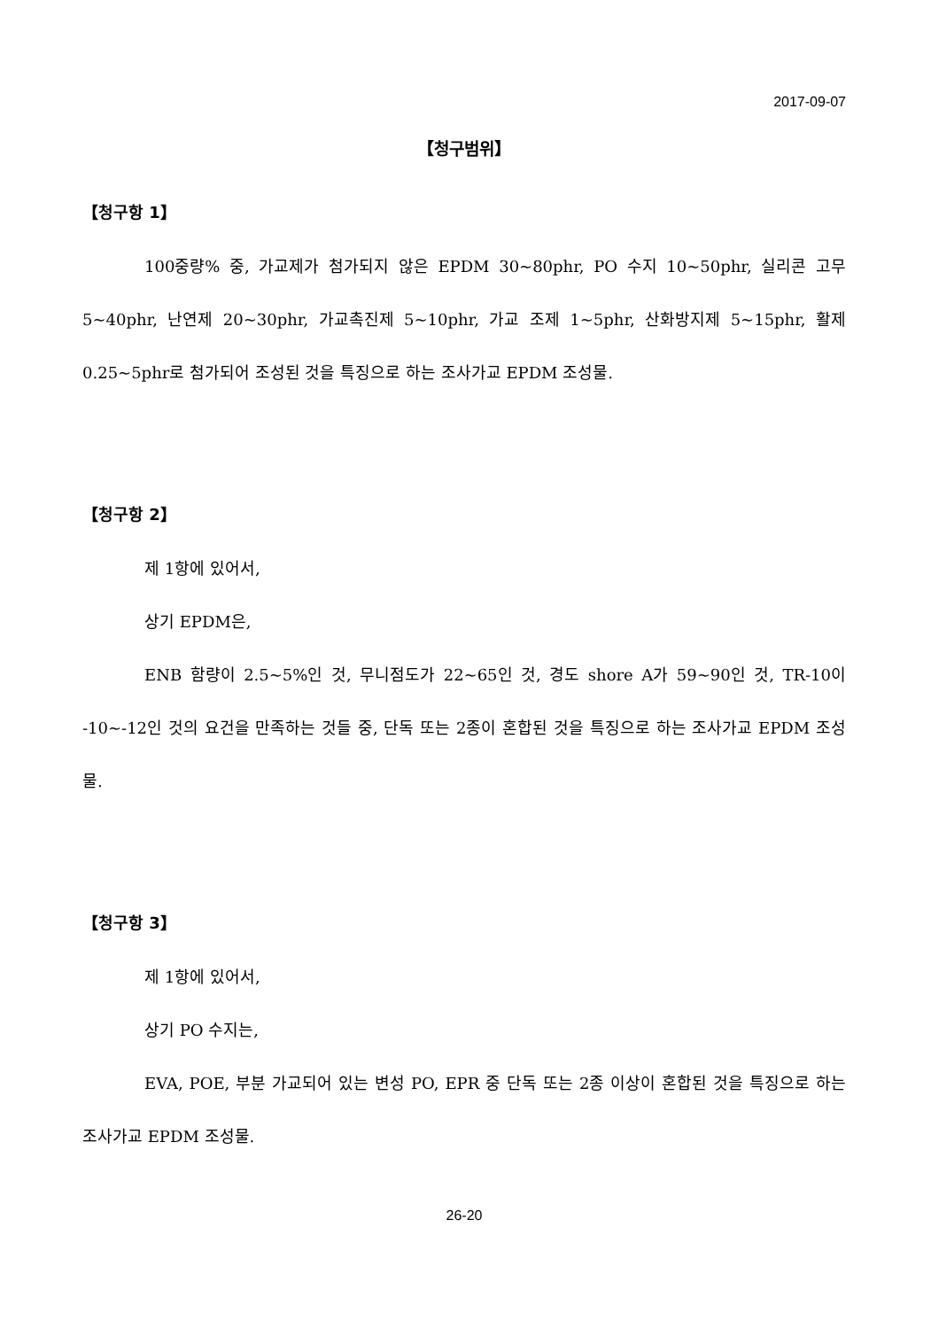2017-09-07
【청구범위】
【청구항 1】
100중량% 중, 가교제가 첨가되지 않은 EPDM 30~80phr, PO 수지 10~50phr, 실리콘 고무 5~40phr, 난연제 20~30phr, 가교촉진제 5~10phr, 가교 조제 1~5phr, 산화방지제 5~15phr, 활제 0.25~5phr로 첨가되어 조성된 것을 특징으로 하는 조사가교 EPDM 조성물.
【청구항 2】
제 1항에 있어서,
상기 EPDM은,
ENB 함량이 2.5~5%인 것, 무니점도가 22~65인 것, 경도 shore A가 59~90인 것, TR-10이 -10~-12인 것의 요건을 만족하는 것들 중, 단독 또는 2종이 혼합된 것을 특징으로 하는 조사가교 EPDM 조성물.
【청구항 3】
제 1항에 있어서,
상기 PO 수지는,
EVA, POE, 부분 가교되어 있는 변성 PO, EPR 중 단독 또는 2종 이상이 혼합된 것을 특징으로 하는 조사가교 EPDM 조성물.
26-20